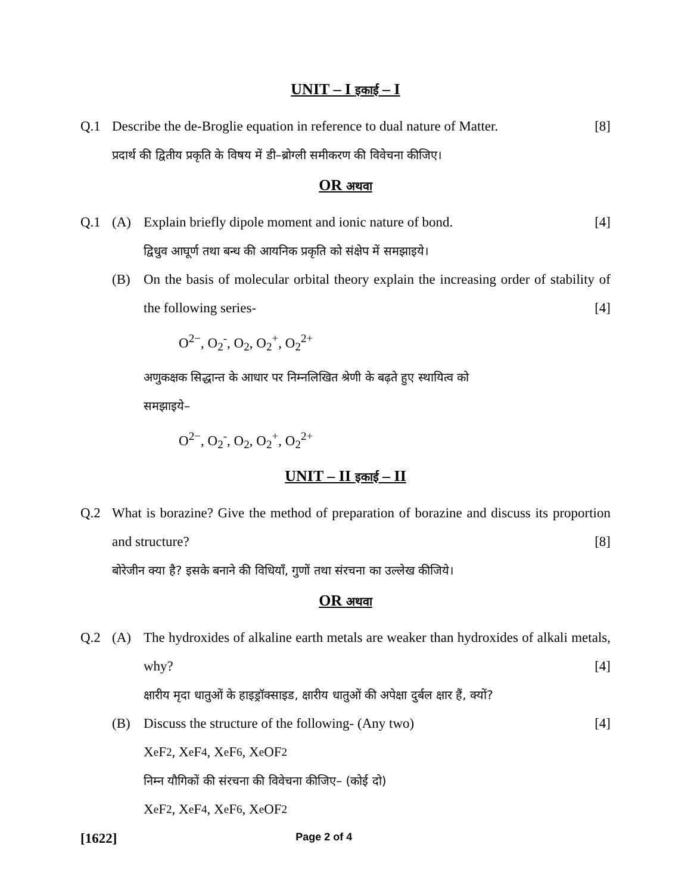UNIT – I इकाई – I
Q.1 Describe the de-Broglie equation in reference to dual nature of Matter. [8]
प्रदार्थ की द्वितीय प्रकृति के विषय में डी–ब्रोग्ली समीकरण की विवेचना कीजिए।
OR अथवा
Q.1 (A) Explain briefly dipole moment and ionic nature of bond. [4]
द्विधुव आघूर्ण तथा बन्ध की आयनिक प्रकृति को संक्षेप में समझाइये।
(B) On the basis of molecular orbital theory explain the increasing order of stability of the following series- [4]
O<sup>2−</sup>, O<sub>2</sub><sup>-</sup>, O<sub>2</sub>, O<sub>2</sub><sup>+</sup>, O<sub>2</sub><sup>2+</sup>
अणुकक्षक सिद्धान्त के आधार पर निम्नलिखित श्रेणी के बढ़ते हुए स्थायित्व को
समझाइये–
O<sup>2−</sup>, O<sub>2</sub><sup>-</sup>, O<sub>2</sub>, O<sub>2</sub><sup>+</sup>, O<sub>2</sub><sup>2+</sup>
UNIT – II इकाई – II
Q.2 What is borazine? Give the method of preparation of borazine and discuss its proportion and structure? [8]
बोरेजीन क्या है? इसके बनाने की विधियाँ, गुणों तथा संरचना का उल्लेख कीजिये।
OR अथवा
Q.2 (A) The hydroxides of alkaline earth metals are weaker than hydroxides of alkali metals, why? [4]
क्षारीय मृदा धातुओं के हाइड्रॉक्साइड, क्षारीय धातुओं की अपेक्षा दुर्बल क्षार हैं, क्यों?
(B) Discuss the structure of the following- (Any two) [4]
X<sub>e</sub>F<sub>2</sub>, X<sub>e</sub>F<sub>4</sub>, X<sub>e</sub>F<sub>6</sub>, X<sub>e</sub>OF<sub>2</sub>
निम्न यौगिकों की संरचना की विवेचना कीजिए– (कोई दो)
X<sub>e</sub>F<sub>2</sub>, X<sub>e</sub>F<sub>4</sub>, X<sub>e</sub>F<sub>6</sub>, X<sub>e</sub>OF<sub>2</sub>
[1622] Page 2 of 4